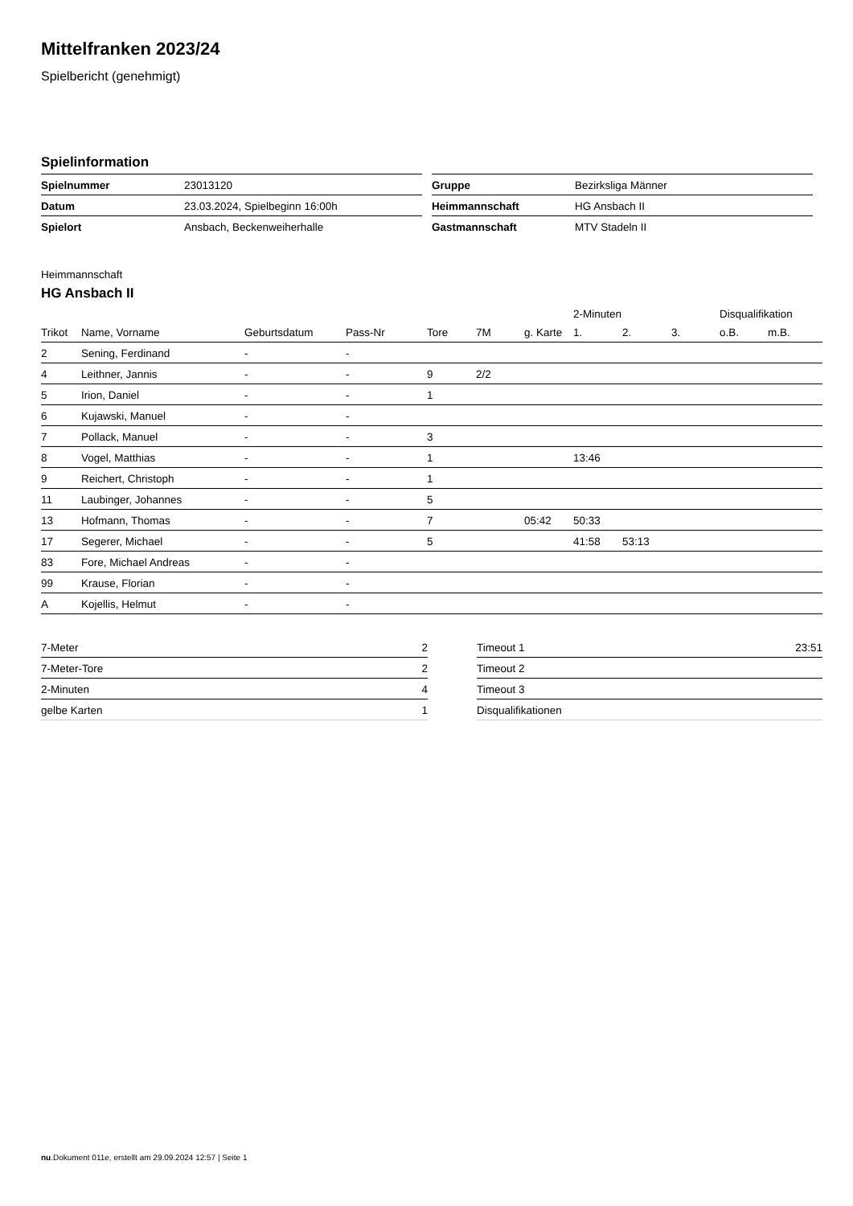Mittelfranken 2023/24
Spielbericht (genehmigt)
Spielinformation
| Spielnummer | 23013120 |
| Datum | 23.03.2024, Spielbeginn 16:00h |
| Spielort | Ansbach, Beckenweiherhalle |
| Gruppe | Bezirksliga Männer |
| Heimmannschaft | HG Ansbach II |
| Gastmannschaft | MTV Stadeln II |
Heimmannschaft
HG Ansbach II
| | | | | | | | 2-Minuten | | | Disqualifikation | |
| --- | --- | --- | --- | --- | --- | --- | --- | --- | --- | --- | --- |
| Trikot | Name, Vorname | Geburtsdatum | Pass-Nr | Tore | 7M | g. Karte | 1. | 2. | 3. | o.B. | m.B. |
| 2 | Sening, Ferdinand | - | - | | | | | | | | |
| 4 | Leithner, Jannis | - | - | 9 | 2/2 | | | | | | |
| 5 | Irion, Daniel | - | - | 1 | | | | | | | |
| 6 | Kujawski, Manuel | - | - | | | | | | | | |
| 7 | Pollack, Manuel | - | - | 3 | | | | | | | |
| 8 | Vogel, Matthias | - | - | 1 | | | 13:46 | | | | |
| 9 | Reichert, Christoph | - | - | 1 | | | | | | | |
| 11 | Laubinger, Johannes | - | - | 5 | | | | | | | |
| 13 | Hofmann, Thomas | - | - | 7 | | 05:42 | 50:33 | | | | |
| 17 | Segerer, Michael | - | - | 5 | | | 41:58 | 53:13 | | | |
| 83 | Fore, Michael Andreas | - | - | | | | | | | | |
| 99 | Krause, Florian | - | - | | | | | | | | |
| A | Kojellis, Helmut | - | - | | | | | | | | |
| 7-Meter | 2 |
| 7-Meter-Tore | 2 |
| 2-Minuten | 4 |
| gelbe Karten | 1 |
| Timeout 1 | 23:51 |
| Timeout 2 | |
| Timeout 3 | |
| Disqualifikationen | |
nu.Dokument 011e, erstellt am 29.09.2024 12:57 | Seite 1